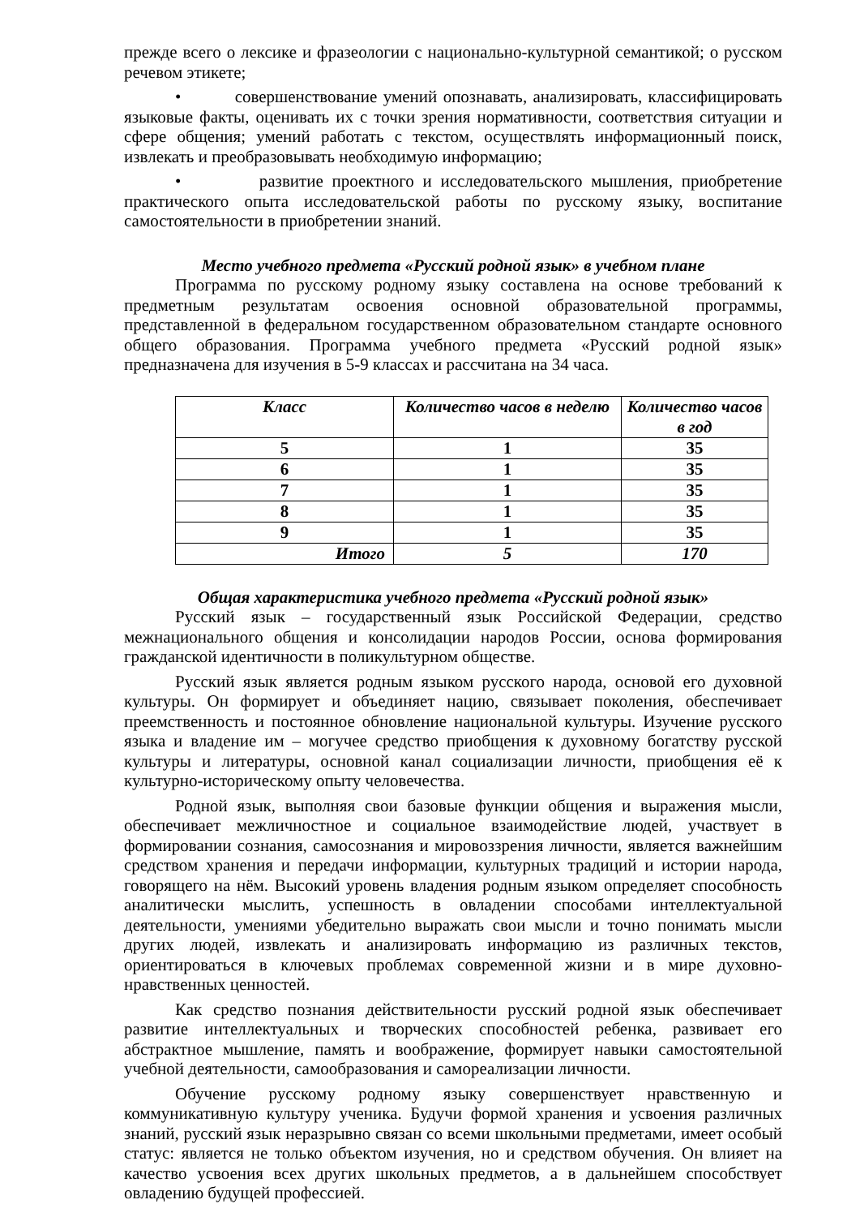прежде всего о лексике и фразеологии с национально-культурной семантикой; о русском речевом этикете;
• совершенствование умений опознавать, анализировать, классифицировать языковые факты, оценивать их с точки зрения нормативности, соответствия ситуации и сфере общения; умений работать с текстом, осуществлять информационный поиск, извлекать и преобразовывать необходимую информацию;
• развитие проектного и исследовательского мышления, приобретение практического опыта исследовательской работы по русскому языку, воспитание самостоятельности в приобретении знаний.
Место учебного предмета «Русский родной язык» в учебном плане
Программа по русскому родному языку составлена на основе требований к предметным результатам освоения основной образовательной программы, представленной в федеральном государственном образовательном стандарте основного общего образования. Программа учебного предмета «Русский родной язык» предназначена для изучения в 5-9 классах и рассчитана на 34 часа.
| Класс | Количество часов в неделю | Количество часов в год |
| --- | --- | --- |
| 5 | 1 | 35 |
| 6 | 1 | 35 |
| 7 | 1 | 35 |
| 8 | 1 | 35 |
| 9 | 1 | 35 |
| Итого | 5 | 170 |
Общая характеристика учебного предмета «Русский родной язык»
Русский язык – государственный язык Российской Федерации, средство межнационального общения и консолидации народов России, основа формирования гражданской идентичности в поликультурном обществе.
Русский язык является родным языком русского народа, основой его духовной культуры. Он формирует и объединяет нацию, связывает поколения, обеспечивает преемственность и постоянное обновление национальной культуры. Изучение русского языка и владение им – могучее средство приобщения к духовному богатству русской культуры и литературы, основной канал социализации личности, приобщения её к культурно-историческому опыту человечества.
Родной язык, выполняя свои базовые функции общения и выражения мысли, обеспечивает межличностное и социальное взаимодействие людей, участвует в формировании сознания, самосознания и мировоззрения личности, является важнейшим средством хранения и передачи информации, культурных традиций и истории народа, говорящего на нём. Высокий уровень владения родным языком определяет способность аналитически мыслить, успешность в овладении способами интеллектуальной деятельности, умениями убедительно выражать свои мысли и точно понимать мысли других людей, извлекать и анализировать информацию из различных текстов, ориентироваться в ключевых проблемах современной жизни и в мире духовно-нравственных ценностей.
Как средство познания действительности русский родной язык обеспечивает развитие интеллектуальных и творческих способностей ребенка, развивает его абстрактное мышление, память и воображение, формирует навыки самостоятельной учебной деятельности, самообразования и самореализации личности.
Обучение русскому родному языку совершенствует нравственную и коммуникативную культуру ученика. Будучи формой хранения и усвоения различных знаний, русский язык неразрывно связан со всеми школьными предметами, имеет особый статус: является не только объектом изучения, но и средством обучения. Он влияет на качество усвоения всех других школьных предметов, а в дальнейшем способствует овладению будущей профессией.